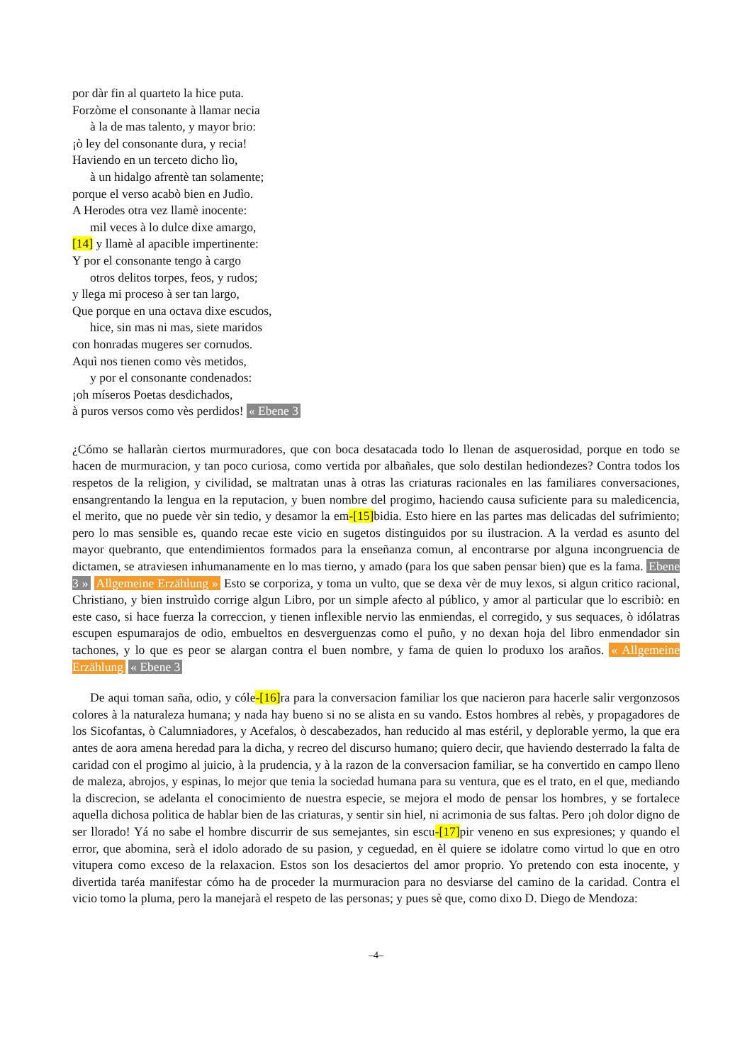por dàr fin al quarteto la hice puta.
Forzòme el consonante à llamar necia
à la de mas talento, y mayor brio:
¡ò ley del consonante dura, y recia!
Haviendo en un terceto dicho lìo,
à un hidalgo afrentè tan solamente;
porque el verso acabò bien en Judìo.
A Herodes otra vez llamè inocente:
mil veces à lo dulce dixe amargo,
[14] y llamè al apacible impertinente:
Y por el consonante tengo à cargo
otros delitos torpes, feos, y rudos;
y llega mi proceso à ser tan largo,
Que porque en una octava dixe escudos,
hice, sin mas ni mas, siete maridos
con honradas mugeres ser cornudos.
Aquì nos tienen como vès metidos,
y por el consonante condenados:
¡oh míseros Poetas desdichados,
à puros versos como vès perdidos! « Ebene 3
¿Cómo se hallaràn ciertos murmuradores, que con boca desatacada todo lo llenan de asquerosidad, porque en todo se hacen de murmuracion, y tan poco curiosa, como vertida por albañales, que solo destilan hediondezes? Contra todos los respetos de la religion, y civilidad, se maltratan unas à otras las criaturas racionales en las familiares conversaciones, ensangrentando la lengua en la reputacion, y buen nombre del progimo, haciendo causa suficiente para su maledicencia, el merito, que no puede vèr sin tedio, y desamor la em-[15] bidia. Esto hiere en las partes mas delicadas del sufrimiento; pero lo mas sensible es, quando recae este vicio en sugetos distinguidos por su ilustracion. A la verdad es asunto del mayor quebranto, que entendimientos formados para la enseñanza comun, al encontrarse por alguna incongruencia de dictamen, se atraviesen inhumanamente en lo mas tierno, y amado (para los que saben pensar bien) que es la fama. Ebene 3 » Allgemeine Erzählung » Esto se corporiza, y toma un vulto, que se dexa vèr de muy lexos, si algun critico racional, Christiano, y bien instruìdo corrige algun Libro, por un simple afecto al público, y amor al particular que lo escribiò: en este caso, si hace fuerza la correccion, y tienen inflexible nervio las enmiendas, el corregido, y sus sequaces, ò idólatras escupen espumarajos de odio, embueltos en desverguenzas como el puño, y no dexan hoja del libro enmendador sin tachones, y lo que es peor se alargan contra el buen nombre, y fama de quien lo produxo los araños. « Allgemeine Erzählung « Ebene 3
De aqui toman saña, odio, y cóle-[16] ra para la conversacion familiar los que nacieron para hacerle salir vergonzosos colores à la naturaleza humana; y nada hay bueno si no se alista en su vando. Estos hombres al rebès, y propagadores de los Sicofantas, ò Calumniadores, y Acefalos, ò descabezados, han reducido al mas estéril, y deplorable yermo, la que era antes de aora amena heredad para la dicha, y recreo del discurso humano; quiero decir, que haviendo desterrado la falta de caridad con el progimo al juicio, à la prudencia, y à la razon de la conversacion familiar, se ha convertido en campo lleno de maleza, abrojos, y espinas, lo mejor que tenia la sociedad humana para su ventura, que es el trato, en el que, mediando la discrecion, se adelanta el conocimiento de nuestra especie, se mejora el modo de pensar los hombres, y se fortalece aquella dichosa politica de hablar bien de las criaturas, y sentir sin hiel, ni acrimonia de sus faltas. Pero ¡oh dolor digno de ser llorado! Yá no sabe el hombre discurrir de sus semejantes, sin escu-[17] pir veneno en sus expresiones; y quando el error, que abomina, serà el idolo adorado de su pasion, y ceguedad, en èl quiere se idolatre como virtud lo que en otro vitupera como exceso de la relaxacion. Estos son los desaciertos del amor proprio. Yo pretendo con esta inocente, y divertida taréa manifestar cómo ha de proceder la murmuracion para no desviarse del camino de la caridad. Contra el vicio tomo la pluma, pero la manejarà el respeto de las personas; y pues sè que, como dixo D. Diego de Mendoza:
–4–